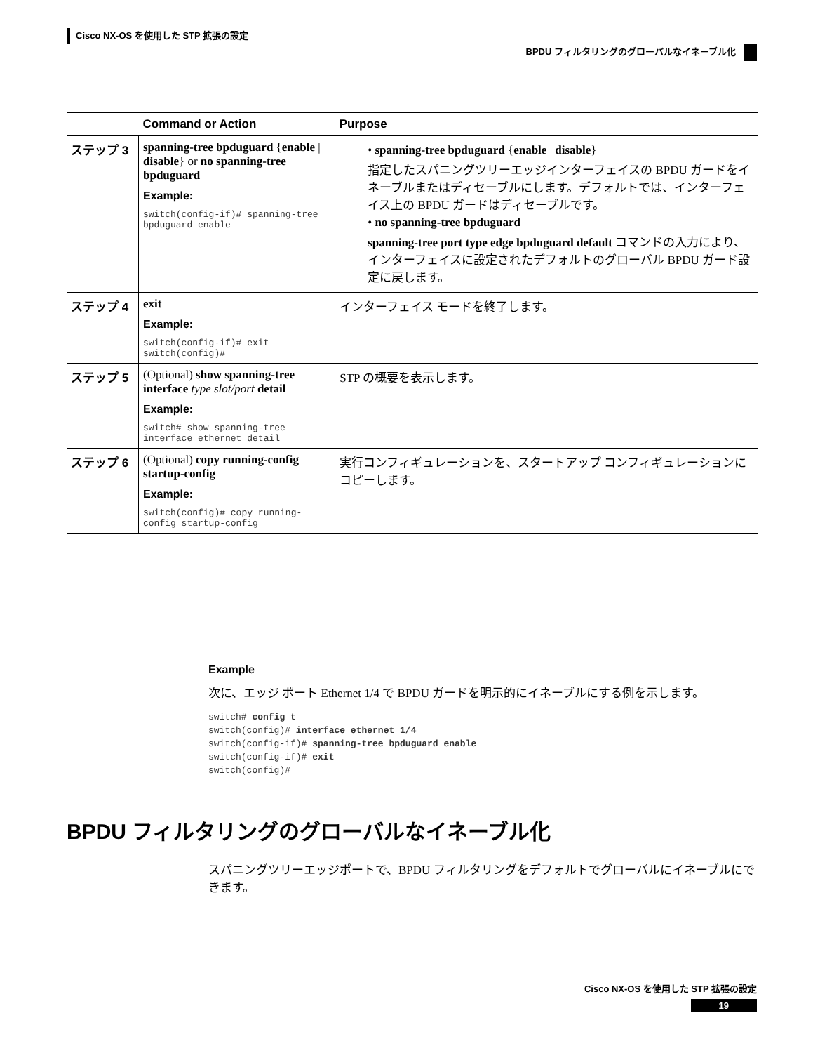Cisco NX-OS を使用した STP 拡張の設定
BPDU フィルタリングのグローバルなイネーブル化
| | Command or Action | Purpose |
| --- | --- | --- |
| ステップ 3 | spanning-tree bpduguard { enable / disable } or no spanning-tree bpduguard Example: switch(config-if)# spanning-tree bpduguard enable | • spanning-tree bpduguard { enable / disable } 指定したスパニングツリーエッジインターフェイスの BPDU ガードをイネーブルまたはディセーブルにします。デフォルトでは、インターフェイス上の BPDU ガードはディセーブルです。 • no spanning-tree bpduguard spanning-tree port type edge bpduguard default コマンドの入力により、インターフェイスに設定されたデフォルトのグローバル BPDU ガード設定に戻します。 |
| ステップ 4 | exit Example: switch(config-if)# exit switch(config)# | インターフェイス モードを終了します。 |
| ステップ 5 | (Optional) show spanning-tree interface type slot/port detail Example: switch# show spanning-tree interface ethernet detail | STP の概要を表示します。 |
| ステップ 6 | (Optional) copy running-config startup-config Example: switch(config)# copy running-config startup-config | 実行コンフィギュレーションを、スタートアップ コンフィギュレーションにコピーします。 |
Example
次に、エッジ ポート Ethernet 1/4 で BPDU ガードを明示的にイネーブルにする例を示します。
switch# config t
switch(config)# interface ethernet 1/4
switch(config-if)# spanning-tree bpduguard enable
switch(config-if)# exit
switch(config)#
BPDU フィルタリングのグローバルなイネーブル化
スパニングツリーエッジポートで、BPDU フィルタリングをデフォルトでグローバルにイネーブルにできます。
Cisco NX-OS を使用した STP 拡張の設定
19